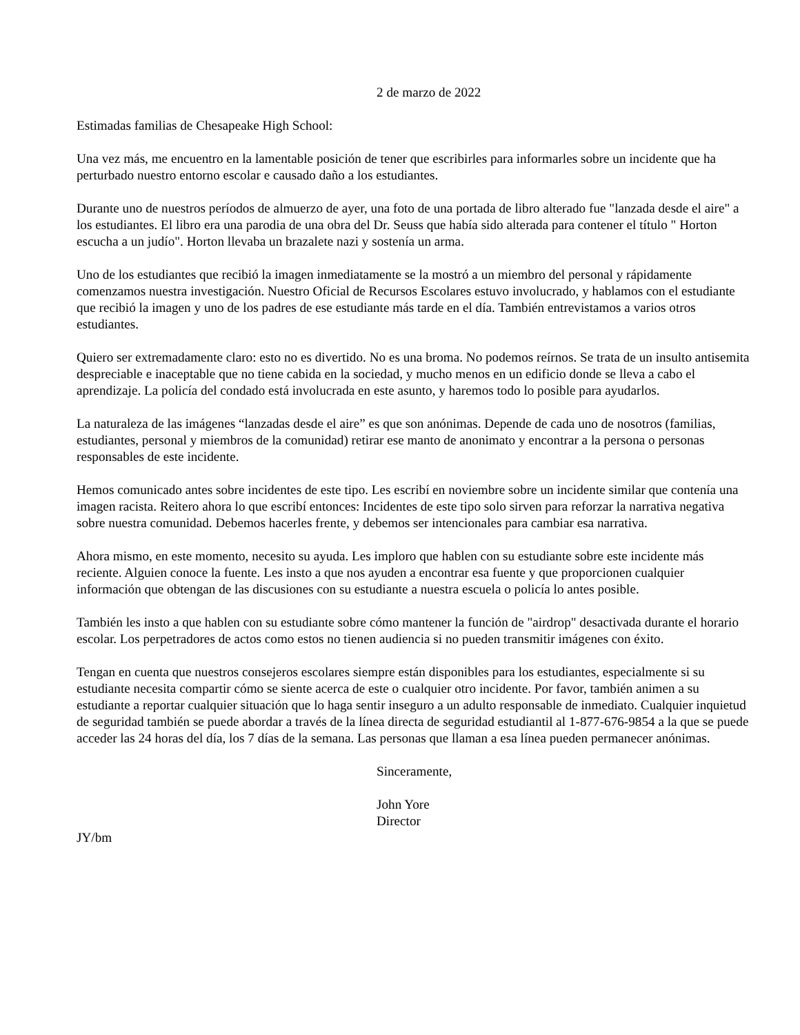2 de marzo de 2022
Estimadas familias de Chesapeake High School:
Una vez más, me encuentro en la lamentable posición de tener que escribirles para informarles sobre un incidente que ha perturbado nuestro entorno escolar e causado daño a los estudiantes.
Durante uno de nuestros períodos de almuerzo de ayer, una foto de una portada de libro alterado fue "lanzada desde el aire" a los estudiantes. El libro era una parodia de una obra del Dr. Seuss que había sido alterada para contener el título " Horton escucha a un judío". Horton llevaba un brazalete nazi y sostenía un arma.
Uno de los estudiantes que recibió la imagen inmediatamente se la mostró a un miembro del personal y rápidamente comenzamos nuestra investigación. Nuestro Oficial de Recursos Escolares estuvo involucrado, y hablamos con el estudiante que recibió la imagen y uno de los padres de ese estudiante más tarde en el día. También entrevistamos a varios otros estudiantes.
Quiero ser extremadamente claro: esto no es divertido. No es una broma. No podemos reírnos. Se trata de un insulto antisemita despreciable e inaceptable que no tiene cabida en la sociedad, y mucho menos en un edificio donde se lleva a cabo el aprendizaje. La policía del condado está involucrada en este asunto, y haremos todo lo posible para ayudarlos.
La naturaleza de las imágenes “lanzadas desde el aire” es que son anónimas. Depende de cada uno de nosotros (familias, estudiantes, personal y miembros de la comunidad) retirar ese manto de anonimato y encontrar a la persona o personas responsables de este incidente.
Hemos comunicado antes sobre incidentes de este tipo. Les escribí en noviembre sobre un incidente similar que contenía una imagen racista. Reitero ahora lo que escribí entonces: Incidentes de este tipo solo sirven para reforzar la narrativa negativa sobre nuestra comunidad. Debemos hacerles frente, y debemos ser intencionales para cambiar esa narrativa.
Ahora mismo, en este momento, necesito su ayuda. Les imploro que hablen con su estudiante sobre este incidente más reciente. Alguien conoce la fuente. Les insto a que nos ayuden a encontrar esa fuente y que proporcionen cualquier información que obtengan de las discusiones con su estudiante a nuestra escuela o policía lo antes posible.
También les insto a que hablen con su estudiante sobre cómo mantener la función de "airdrop" desactivada durante el horario escolar. Los perpetradores de actos como estos no tienen audiencia si no pueden transmitir imágenes con éxito.
Tengan en cuenta que nuestros consejeros escolares siempre están disponibles para los estudiantes, especialmente si su estudiante necesita compartir cómo se siente acerca de este o cualquier otro incidente. Por favor, también animen a su estudiante a reportar cualquier situación que lo haga sentir inseguro a un adulto responsable de inmediato. Cualquier inquietud de seguridad también se puede abordar a través de la línea directa de seguridad estudiantil al 1-877-676-9854 a la que se puede acceder las 24 horas del día, los 7 días de la semana. Las personas que llaman a esa línea pueden permanecer anónimas.
Sinceramente,
John Yore
Director
JY/bm